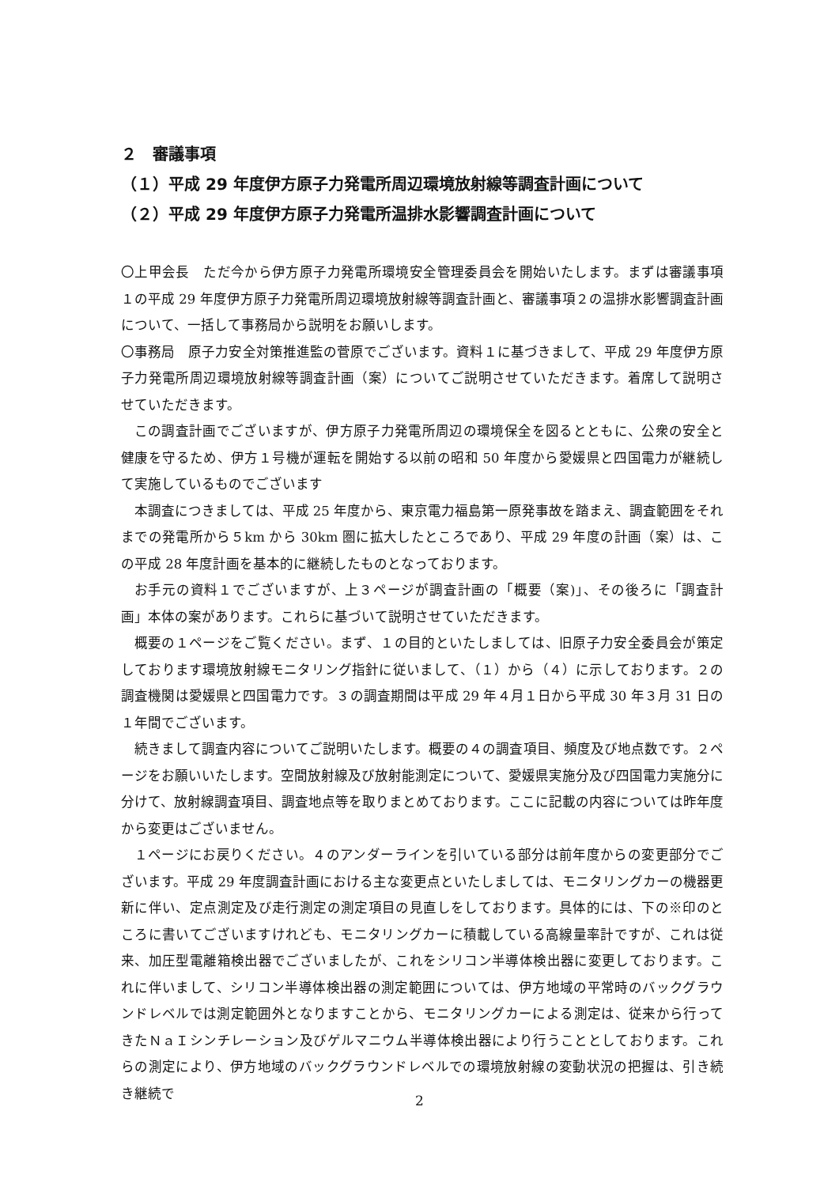２　審議事項
（１）平成 29 年度伊方原子力発電所周辺環境放射線等調査計画について
（２）平成 29 年度伊方原子力発電所温排水影響調査計画について
〇上甲会長　ただ今から伊方原子力発電所環境安全管理委員会を開始いたします。まずは審議事項１の平成 29 年度伊方原子力発電所周辺環境放射線等調査計画と、審議事項２の温排水影響調査計画について、一括して事務局から説明をお願いします。
〇事務局　原子力安全対策推進監の菅原でございます。資料１に基づきまして、平成 29 年度伊方原子力発電所周辺環境放射線等調査計画（案）についてご説明させていただきます。着席して説明させていただきます。
この調査計画でございますが、伊方原子力発電所周辺の環境保全を図るとともに、公衆の安全と健康を守るため、伊方１号機が運転を開始する以前の昭和 50 年度から愛媛県と四国電力が継続して実施しているものでございます
本調査につきましては、平成 25 年度から、東京電力福島第一原発事故を踏まえ、調査範囲をそれまでの発電所から５km から 30km 圏に拡大したところであり、平成 29 年度の計画（案）は、この平成 28 年度計画を基本的に継続したものとなっております。
お手元の資料１でございますが、上３ページが調査計画の「概要（案)」、その後ろに「調査計画」本体の案があります。これらに基づいて説明させていただきます。
概要の１ページをご覧ください。まず、１の目的といたしましては、旧原子力安全委員会が策定しております環境放射線モニタリング指針に従いまして、（１）から（４）に示しております。２の調査機関は愛媛県と四国電力です。３の調査期間は平成 29 年４月１日から平成 30 年３月 31 日の１年間でございます。
続きまして調査内容についてご説明いたします。概要の４の調査項目、頻度及び地点数です。２ページをお願いいたします。空間放射線及び放射能測定について、愛媛県実施分及び四国電力実施分に分けて、放射線調査項目、調査地点等を取りまとめております。ここに記載の内容については昨年度から変更はございません。
１ページにお戻りください。４のアンダーラインを引いている部分は前年度からの変更部分でございます。平成 29 年度調査計画における主な変更点といたしましては、モニタリングカーの機器更新に伴い、定点測定及び走行測定の測定項目の見直しをしております。具体的には、下の※印のところに書いてございますけれども、モニタリングカーに積載している高線量率計ですが、これは従来、加圧型電離箱検出器でございましたが、これをシリコン半導体検出器に変更しております。これに伴いまして、シリコン半導体検出器の測定範囲については、伊方地域の平常時のバックグラウンドレベルでは測定範囲外となりますことから、モニタリングカーによる測定は、従来から行ってきたＮａＩシンチレーション及びゲルマニウム半導体検出器により行うこととしております。これらの測定により、伊方地域のバックグラウンドレベルでの環境放射線の変動状況の把握は、引き続き継続で
2